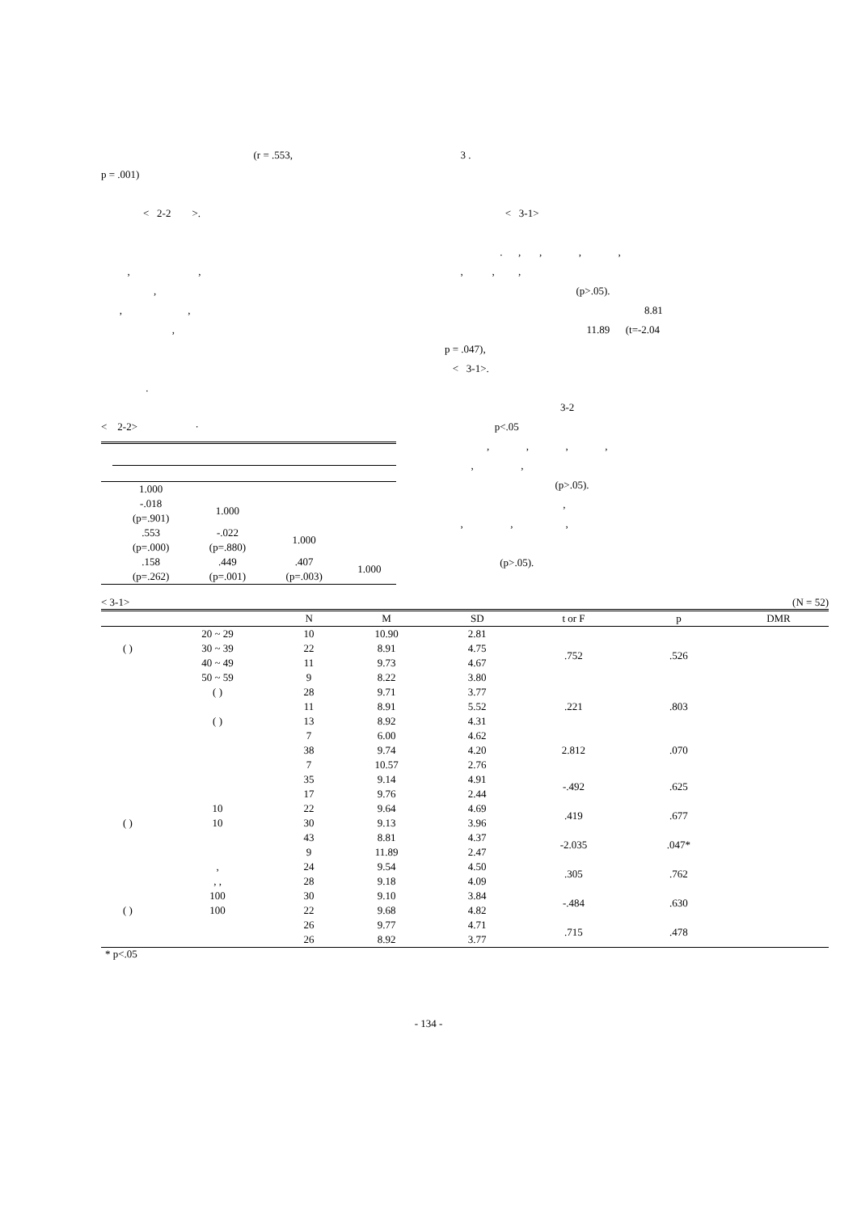(r = .553,
p = .001)
< 2-2 >.
, ,
,
, ,
,
.
< 2-2> ·
| | 1.000 | | | |
| | -.018 (p=.901) | 1.000 | | |
| | .553 (p=.000) | -.022 (p=.880) | 1.000 | |
| | .158 (p=.262) | .449 (p=.001) | .407 (p=.003) | 1.000 |
3 .
< 3-1>
. , , , ,
, , ,
(p>.05).
8.81
11.89 (t=-2.04
p = .047),
< 3-1>.
3-2
p<.05
, , , ,
, ,
(p>.05).
,
, , ,
(p>.05).
< 3-1> (N = 52)
| | | N | M | SD | t or F | p | DMR |
| --- | --- | --- | --- | --- | --- | --- | --- |
| | 20 ~ 29 | 10 | 10.90 | 2.81 | .752 | .526 | |
| ( ) | 30 ~ 39 | 22 | 8.91 | 4.75 | | | |
| | 40 ~ 49 | 11 | 9.73 | 4.67 | | | |
| | 50 ~ 59 | 9 | 8.22 | 3.80 | | | |
| | ( ) | 28 | 9.71 | 3.77 | .221 | .803 | |
| | | 11 | 8.91 | 5.52 | | | |
| | ( ) | 13 | 8.92 | 4.31 | | | |
| | | 7 | 6.00 | 4.62 | 2.812 | .070 | |
| | | 38 | 9.74 | 4.20 | | | |
| | | 7 | 10.57 | 2.76 | | | |
| | | 35 | 9.14 | 4.91 | -.492 | .625 | |
| | | 17 | 9.76 | 2.44 | | | |
| | 10 | 22 | 9.64 | 4.69 | .419 | .677 | |
| ( ) | 10 | 30 | 9.13 | 3.96 | | | |
| | | 43 | 8.81 | 4.37 | -2.035 | .047* | |
| | | 9 | 11.89 | 2.47 | | | |
| | , | 24 | 9.54 | 4.50 | .305 | .762 | |
| | , , | 28 | 9.18 | 4.09 | | | |
| | 100 | 30 | 9.10 | 3.84 | -.484 | .630 | |
| ( ) | 100 | 22 | 9.68 | 4.82 | | | |
| | | 26 | 9.77 | 4.71 | .715 | .478 | |
| | | 26 | 8.92 | 3.77 | | | |
* p<.05
- 134 -